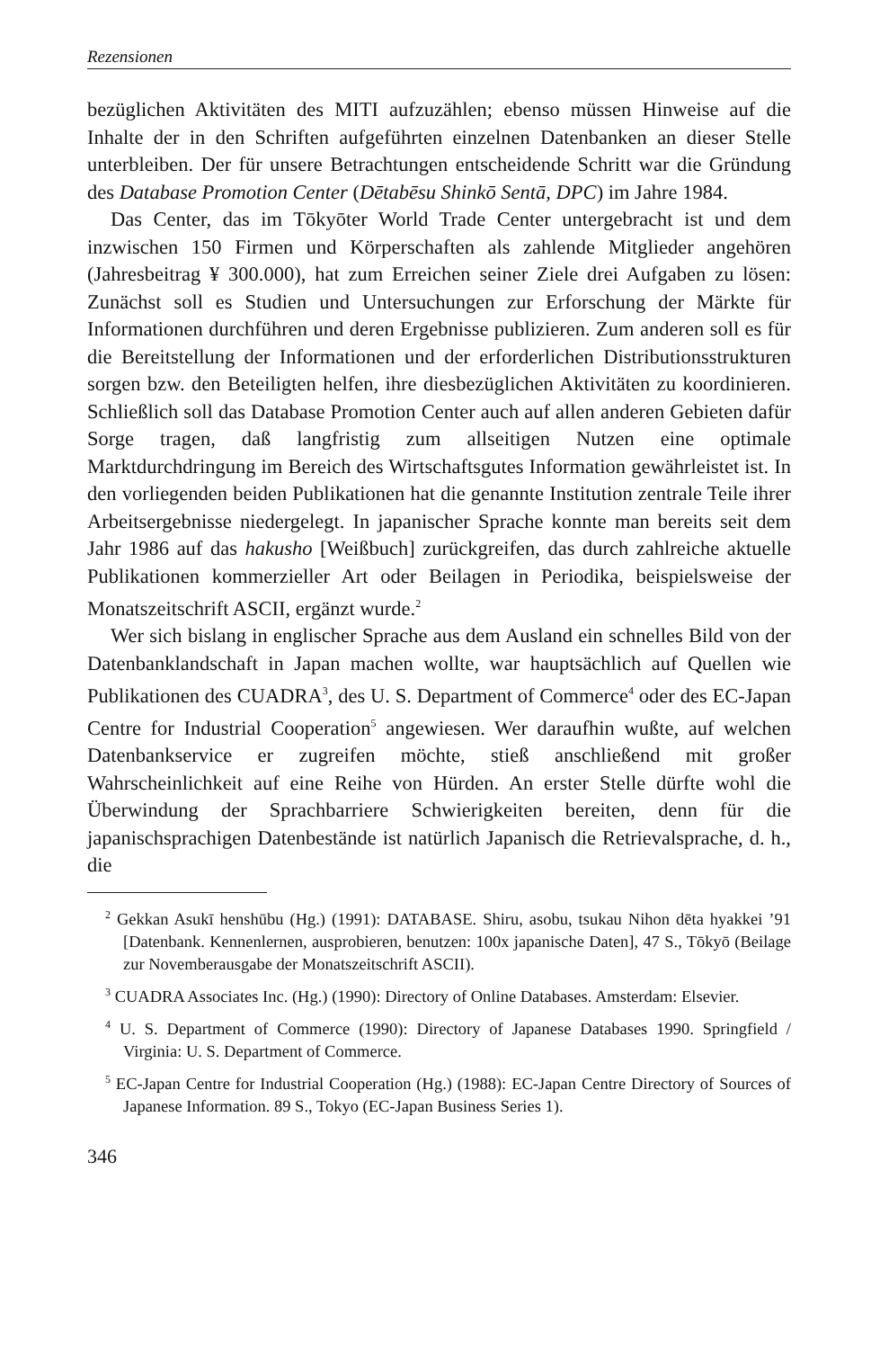Rezensionen
bezüglichen Aktivitäten des MITI aufzuzählen; ebenso müssen Hinweise auf die Inhalte der in den Schriften aufgeführten einzelnen Datenbanken an dieser Stelle unterbleiben. Der für unsere Betrachtungen entscheidende Schritt war die Gründung des Database Promotion Center (Dētabēsu Shinkō Sentā, DPC) im Jahre 1984.
Das Center, das im Tōkyōter World Trade Center untergebracht ist und dem inzwischen 150 Firmen und Körperschaften als zahlende Mitglieder angehören (Jahresbeitrag ¥ 300.000), hat zum Erreichen seiner Ziele drei Aufgaben zu lösen: Zunächst soll es Studien und Untersuchungen zur Erforschung der Märkte für Informationen durchführen und deren Ergebnisse publizieren. Zum anderen soll es für die Bereitstellung der Informationen und der erforderlichen Distributionsstrukturen sorgen bzw. den Beteiligten helfen, ihre diesbezüglichen Aktivitäten zu koordinieren. Schließlich soll das Database Promotion Center auch auf allen anderen Gebieten dafür Sorge tragen, daß langfristig zum allseitigen Nutzen eine optimale Marktdurchdringung im Bereich des Wirtschaftsgutes Information gewährleistet ist. In den vorliegenden beiden Publikationen hat die genannte Institution zentrale Teile ihrer Arbeitsergebnisse niedergelegt. In japanischer Sprache konnte man bereits seit dem Jahr 1986 auf das hakusho [Weißbuch] zurückgreifen, das durch zahlreiche aktuelle Publikationen kommerzieller Art oder Beilagen in Periodika, beispielsweise der Monatszeitschrift ASCII, ergänzt wurde.<sup>2</sup>
Wer sich bislang in englischer Sprache aus dem Ausland ein schnelles Bild von der Datenbanklandschaft in Japan machen wollte, war hauptsächlich auf Quellen wie Publikationen des CUADRA<sup>3</sup>, des U. S. Department of Commerce<sup>4</sup> oder des EC-Japan Centre for Industrial Cooperation<sup>5</sup> angewiesen. Wer daraufhin wußte, auf welchen Datenbankservice er zugreifen möchte, stieß anschließend mit großer Wahrscheinlichkeit auf eine Reihe von Hürden. An erster Stelle dürfte wohl die Überwindung der Sprachbarriere Schwierigkeiten bereiten, denn für die japanischsprachigen Datenbestände ist natürlich Japanisch die Retrievalsprache, d. h., die
<sup>2</sup> Gekkan Asukī henshūbu (Hg.) (1991): DATABASE. Shiru, asobu, tsukau Nihon dēta hyakkei ’91 [Datenbank. Kennenlernen, ausprobieren, benutzen: 100x japanische Daten], 47 S., Tōkyō (Beilage zur Novemberausgabe der Monatszeitschrift ASCII).
<sup>3</sup> CUADRA Associates Inc. (Hg.) (1990): Directory of Online Databases. Amsterdam: Elsevier.
<sup>4</sup> U. S. Department of Commerce (1990): Directory of Japanese Databases 1990. Springfield / Virginia: U. S. Department of Commerce.
<sup>5</sup> EC-Japan Centre for Industrial Cooperation (Hg.) (1988): EC-Japan Centre Directory of Sources of Japanese Information. 89 S., Tokyo (EC-Japan Business Series 1).
346